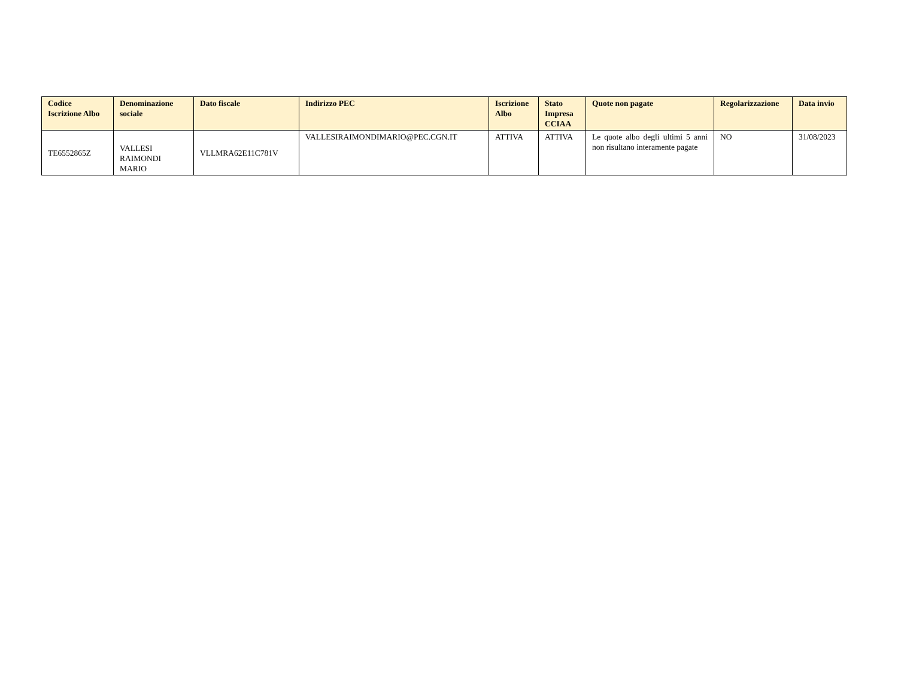| Codice Iscrizione Albo | Denominazione sociale | Dato fiscale | Indirizzo PEC | Iscrizione Albo | Stato Impresa CCIAA | Quote non pagate | Regolarizzazione | Data invio |
| --- | --- | --- | --- | --- | --- | --- | --- | --- |
| TE6552865Z | VALLESI RAIMONDI MARIO | VLLMRA62E11C781V | VALLESIRAIMONDIMARIO@PEC.CGN.IT | ATTIVA | ATTIVA | Le quote albo degli ultimi 5 anni non risultano interamente pagate | NO | 31/08/2023 |